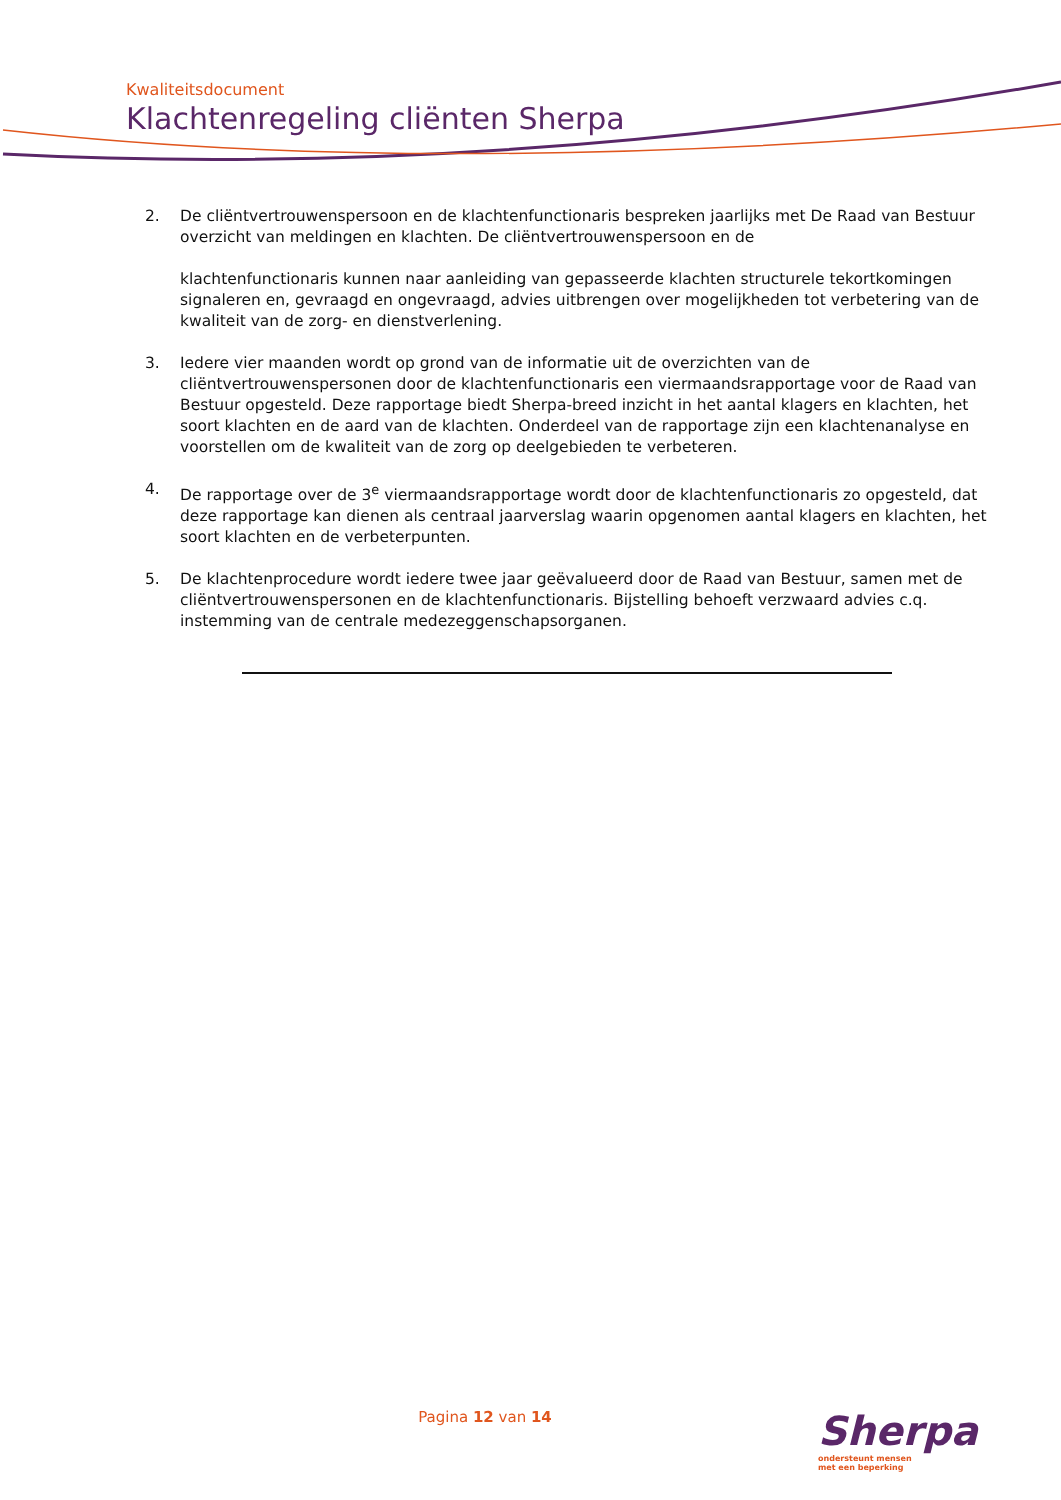Kwaliteitsdocument
Klachtenregeling cliënten Sherpa
2. De cliëntvertrouwenspersoon en de klachtenfunctionaris bespreken jaarlijks met De Raad van Bestuur overzicht van meldingen en klachten. De cliëntvertrouwenspersoon en de
klachtenfunctionaris kunnen naar aanleiding van gepasseerde klachten structurele tekortkomingen signaleren en, gevraagd en ongevraagd, advies uitbrengen over mogelijkheden tot verbetering van de kwaliteit van de zorg- en dienstverlening.
3. Iedere vier maanden wordt op grond van de informatie uit de overzichten van de cliëntvertrouwenspersonen door de klachtenfunctionaris een viermaandsrapportage voor de Raad van Bestuur opgesteld. Deze rapportage biedt Sherpa-breed inzicht in het aantal klagers en klachten, het soort klachten en de aard van de klachten. Onderdeel van de rapportage zijn een klachtenanalyse en voorstellen om de kwaliteit van de zorg op deelgebieden te verbeteren.
4. De rapportage over de 3<sup>e</sup> viermaandsrapportage wordt door de klachtenfunctionaris zo opgesteld, dat deze rapportage kan dienen als centraal jaarverslag waarin opgenomen aantal klagers en klachten, het soort klachten en de verbeterpunten.
5. De klachtenprocedure wordt iedere twee jaar geëvalueerd door de Raad van Bestuur, samen met de cliëntvertrouwenspersonen en de klachtenfunctionaris. Bijstelling behoeft verzwaard advies c.q. instemming van de centrale medezeggenschapsorganen.
Pagina 12 van 14
Sherpa
ondersteunt mensen
met een beperking